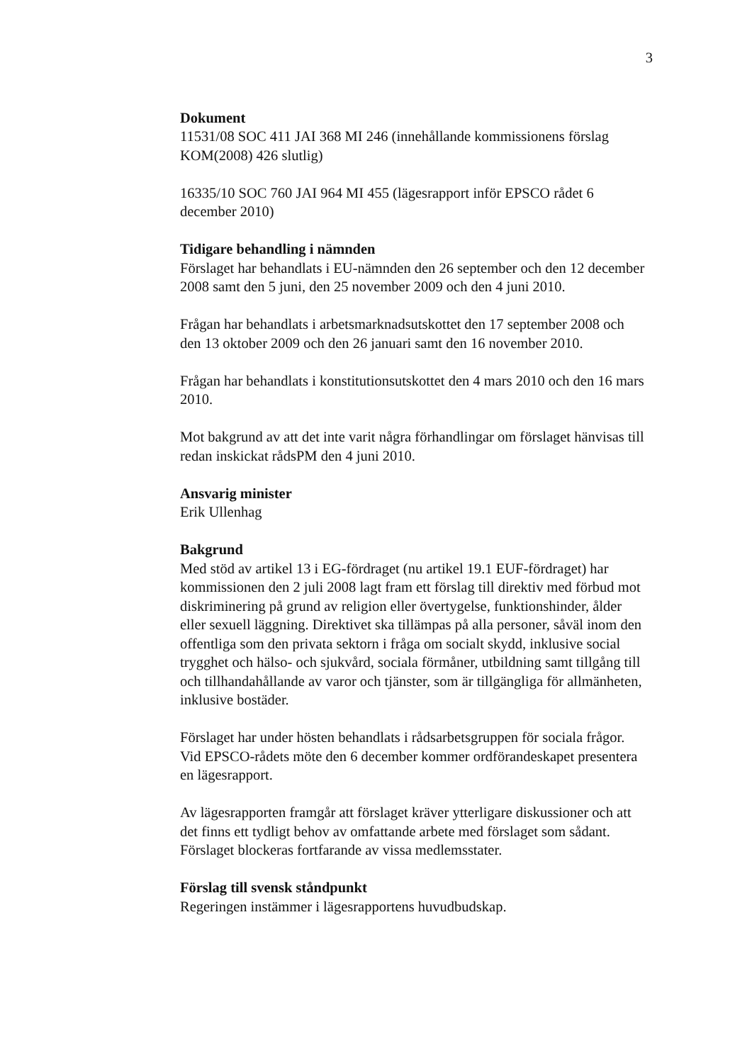3
Dokument
11531/08 SOC 411 JAI 368 MI 246 (innehållande kommissionens förslag KOM(2008) 426 slutlig)
16335/10 SOC 760 JAI 964 MI 455 (lägesrapport inför EPSCO rådet 6 december 2010)
Tidigare behandling i nämnden
Förslaget har behandlats i EU-nämnden den 26 september och den 12 december 2008 samt den 5 juni, den 25 november 2009 och den 4 juni 2010.
Frågan har behandlats i arbetsmarknadsutskottet den 17 september 2008 och den 13 oktober 2009 och den 26 januari samt den 16 november 2010.
Frågan har behandlats i konstitutionsutskottet den 4 mars 2010 och den 16 mars 2010.
Mot bakgrund av att det inte varit några förhandlingar om förslaget hänvisas till redan inskickat rådsPM den 4 juni 2010.
Ansvarig minister
Erik Ullenhag
Bakgrund
Med stöd av artikel 13 i EG-fördraget (nu artikel 19.1 EUF-fördraget) har kommissionen den 2 juli 2008 lagt fram ett förslag till direktiv med förbud mot diskriminering på grund av religion eller övertygelse, funktionshinder, ålder eller sexuell läggning. Direktivet ska tillämpas på alla personer, såväl inom den offentliga som den privata sektorn i fråga om socialt skydd, inklusive social trygghet och hälso- och sjukvård, sociala förmåner, utbildning samt tillgång till och tillhandahållande av varor och tjänster, som är tillgängliga för allmänheten, inklusive bostäder.
Förslaget har under hösten behandlats i rådsarbetsgruppen för sociala frågor. Vid EPSCO-rådets möte den 6 december kommer ordförandeskapet presentera en lägesrapport.
Av lägesrapporten framgår att förslaget kräver ytterligare diskussioner och att det finns ett tydligt behov av omfattande arbete med förslaget som sådant. Förslaget blockeras fortfarande av vissa medlemsstater.
Förslag till svensk ståndpunkt
Regeringen instämmer i lägesrapportens huvudbudskap.